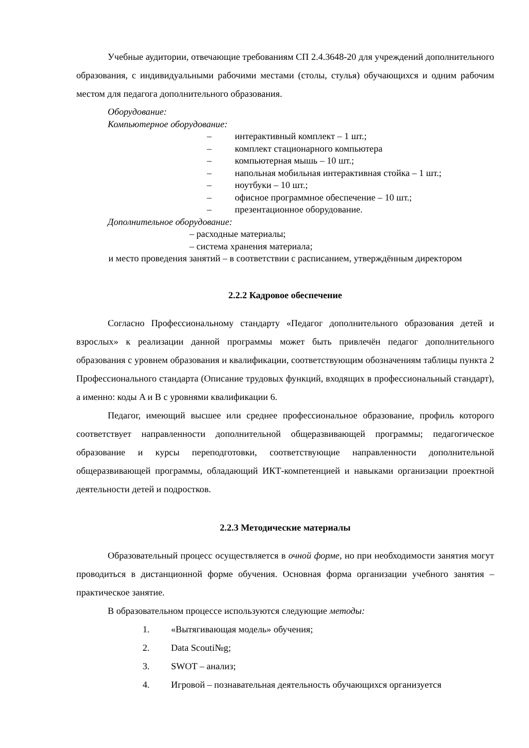Учебные аудитории, отвечающие требованиям СП 2.4.3648-20 для учреждений дополнительного образования, с индивидуальными рабочими местами (столы, стулья) обучающихся и одним рабочим местом для педагога дополнительного образования.
Оборудование:
Компьютерное оборудование:
– интерактивный комплект – 1 шт.;
– комплект стационарного компьютера
– компьютерная мышь – 10 шт.;
– напольная мобильная интерактивная стойка – 1 шт.;
– ноутбуки – 10 шт.;
– офисное программное обеспечение – 10 шт.;
– презентационное оборудование.
Дополнительное оборудование:
– расходные материалы;
– система хранения материала;
и место проведения занятий – в соответствии с расписанием, утверждённым директором
2.2.2 Кадровое обеспечение
Согласно Профессиональному стандарту «Педагог дополнительного образования детей и взрослых» к реализации данной программы может быть привлечён педагог дополнительного образования с уровнем образования и квалификации, соответствующим обозначениям таблицы пункта 2 Профессионального стандарта (Описание трудовых функций, входящих в профессиональный стандарт), а именно: коды A и B с уровнями квалификации 6.
Педагог, имеющий высшее или среднее профессиональное образование, профиль которого соответствует направленности дополнительной общеразвивающей программы; педагогическое образование и курсы переподготовки, соответствующие направленности дополнительной общеразвивающей программы, обладающий ИКТ-компетенцией и навыками организации проектной деятельности детей и подростков.
2.2.3 Методические материалы
Образовательный процесс осуществляется в очной форме, но при необходимости занятия могут проводиться в дистанционной форме обучения. Основная форма организации учебного занятия – практическое занятие.
В образовательном процессе используются следующие методы:
1. «Вытягивающая модель» обучения;
2. Data Scouti№g;
3. SWOT – анализ;
4. Игровой – познавательная деятельность обучающихся организуется